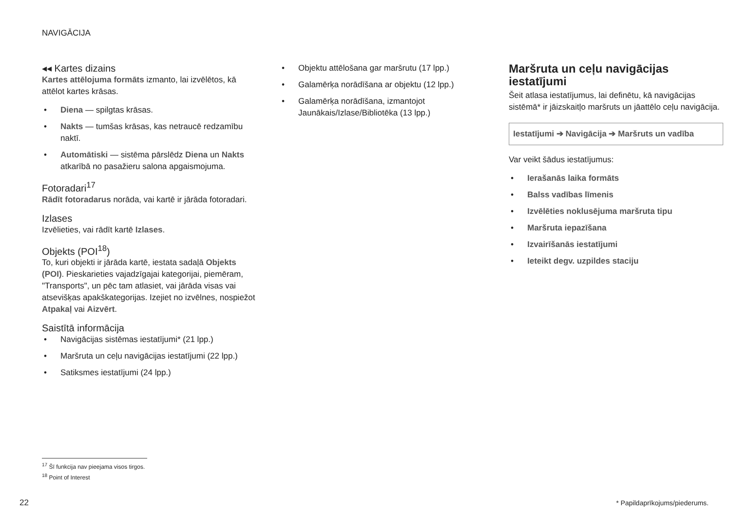NAVIGĀCIJA
◂◂ Kartes dizains
Kartes attēlojuma formāts izmanto, lai izvēlētos, kā attēlot kartes krāsas.
• Diena — spilgtas krāsas.
• Nakts — tumšas krāsas, kas netraucē redzamību naktī.
• Automātiski — sistēma pārslēdz Diena un Nakts atkarībā no pasažieru salona apgaismojuma.
Fotoradari<sup>17</sup>
Rādīt fotoradarus norāda, vai kartē ir jārāda fotoradari.
Izlases
Izvēlieties, vai rādīt kartē Izlases.
Objekts (POI<sup>18</sup>)
To, kuri objekti ir jārāda kartē, iestata sadaļā Objekts (POI). Pieskarieties vajadzīgajai kategorijai, piemēram, "Transports", un pēc tam atlasiet, vai jārāda visas vai atsevišķas apakškategorijas. Izejiet no izvēlnes, nospiežot Atpakaļ vai Aizvērt.
Saistītā informācija
• Navigācijas sistēmas iestatījumi* (21 lpp.)
• Maršruta un ceļu navigācijas iestatījumi (22 lpp.)
• Satiksmes iestatījumi (24 lpp.)
• Objektu attēlošana gar maršrutu (17 lpp.)
• Galamērķa norādīšana ar objektu (12 lpp.)
• Galamērķa norādīšana, izmantojot Jaunākais/Izlase/Bibliotēka (13 lpp.)
Maršruta un ceļu navigācijas iestatījumi
Šeit atlasa iestatījumus, lai definētu, kā navigācijas sistēmā* ir jāizskaitļo maršruts un jāattēlo ceļu navigācija.
Iestatījumi ➔ Navigācija ➔ Maršruts un vadība
Var veikt šādus iestatījumus:
• Ierašanās laika formāts
• Balss vadības līmenis
• Izvēlēties noklusējuma maršruta tipu
• Maršruta iepazīšana
• Izvairīšanās iestatījumi
• Ieteikt degv. uzpildes staciju
<sup>17</sup> Šī funkcija nav pieejama visos tirgos.
<sup>18</sup> Point of Interest
22 * Papildaprīkojums/piederums.